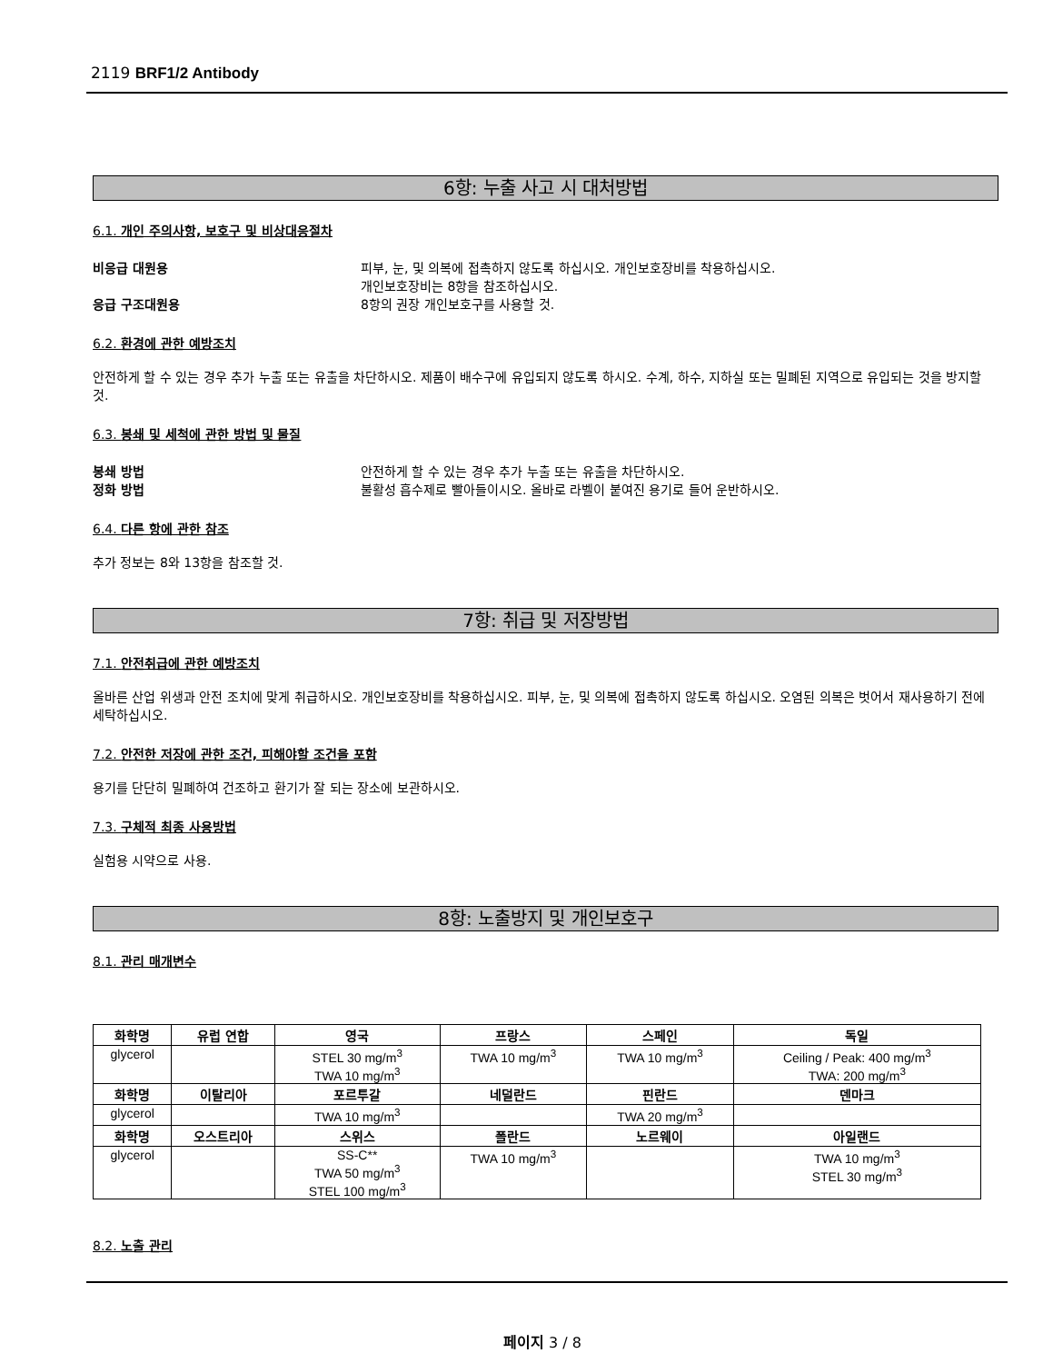2119 BRF1/2 Antibody
6항: 누출 사고 시 대처방법
6.1. 개인 주의사항, 보호구 및 비상대응절차
비응급 대원용 피부, 눈, 및 의복에 접촉하지 않도록 하십시오. 개인보호장비를 착용하십시오.
개인보호장비는 8항을 참조하십시오.
응급 구조대원용 8항의 권장 개인보호구를 사용할 것.
6.2. 환경에 관한 예방조치
안전하게 할 수 있는 경우 추가 누출 또는 유출을 차단하시오. 제품이 배수구에 유입되지 않도록 하시오. 수계, 하수, 지하실 또는 밀폐된 지역으로 유입되는 것을 방지할 것.
6.3. 봉쇄 및 세척에 관한 방법 및 물질
봉쇄 방법 안전하게 할 수 있는 경우 추가 누출 또는 유출을 차단하시오.
정화 방법 불활성 흡수제로 빨아들이시오. 올바로 라벨이 붙여진 용기로 들어 운반하시오.
6.4. 다른 항에 관한 참조
추가 정보는 8와 13항을 참조할 것.
7항: 취급 및 저장방법
7.1. 안전취급에 관한 예방조치
올바른 산업 위생과 안전 조치에 맞게 취급하시오. 개인보호장비를 착용하십시오. 피부, 눈, 및 의복에 접촉하지 않도록 하십시오. 오염된 의복은 벗어서 재사용하기 전에 세탁하십시오.
7.2. 안전한 저장에 관한 조건, 피해야할 조건을 포함
용기를 단단히 밀폐하여 건조하고 환기가 잘 되는 장소에 보관하시오.
7.3. 구체적 최종 사용방법
실험용 시약으로 사용.
8항: 노출방지 및 개인보호구
8.1. 관리 매개변수
| 화학명 | 유럽 연합 | 영국 | 프랑스 | 스페인 | 독일 |
| --- | --- | --- | --- | --- | --- |
| glycerol | | STEL 30 mg/m<sup>3</sup> TWA 10 mg/m<sup>3</sup> | TWA 10 mg/m<sup>3</sup> | TWA 10 mg/m<sup>3</sup> | Ceiling / Peak: 400 mg/m<sup>3</sup> TWA: 200 mg/m<sup>3</sup> |
| 화학명 | 이탈리아 | 포르투갈 | 네덜란드 | 핀란드 | 덴마크 |
| glycerol | | TWA 10 mg/m<sup>3</sup> | | TWA 20 mg/m<sup>3</sup> | |
| 화학명 | 오스트리아 | 스위스 | 폴란드 | 노르웨이 | 아일랜드 |
| glycerol | | SS-C** TWA 50 mg/m<sup>3</sup> STEL 100 mg/m<sup>3</sup> | TWA 10 mg/m<sup>3</sup> | | TWA 10 mg/m<sup>3</sup> STEL 30 mg/m<sup>3</sup> |
8.2. 노출 관리
페이지 3 / 8